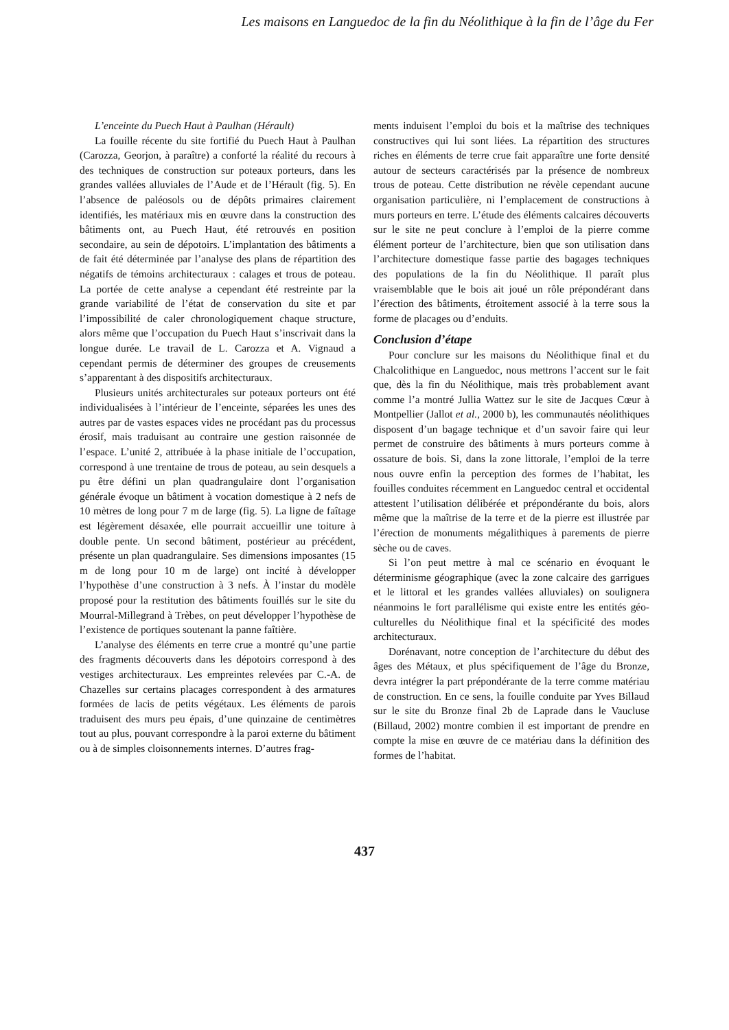Les maisons en Languedoc de la fin du Néolithique à la fin de l’âge du Fer
L’enceinte du Puech Haut à Paulhan (Hérault)
La fouille récente du site fortifié du Puech Haut à Paulhan (Carozza, Georjon, à paraître) a conforté la réalité du recours à des techniques de construction sur poteaux porteurs, dans les grandes vallées alluviales de l’Aude et de l’Hérault (fig. 5). En l’absence de paléosols ou de dépôts primaires clairement identifiés, les matériaux mis en œuvre dans la construction des bâtiments ont, au Puech Haut, été retrouvés en position secondaire, au sein de dépotoirs. L’implantation des bâtiments a de fait été déterminée par l’analyse des plans de répartition des négatifs de témoins architecturaux : calages et trous de poteau. La portée de cette analyse a cependant été restreinte par la grande variabilité de l’état de conservation du site et par l’impossibilité de caler chronologiquement chaque structure, alors même que l’occupation du Puech Haut s’inscrivait dans la longue durée. Le travail de L. Carozza et A. Vignaud a cependant permis de déterminer des groupes de creusements s’apparentant à des dispositifs architecturaux.
Plusieurs unités architecturales sur poteaux porteurs ont été individualisées à l’intérieur de l’enceinte, séparées les unes des autres par de vastes espaces vides ne procédant pas du processus érosif, mais traduisant au contraire une gestion raisonnée de l’espace. L’unité 2, attribuée à la phase initiale de l’occupation, correspond à une trentaine de trous de poteau, au sein desquels a pu être défini un plan quadrangulaire dont l’organisation générale évoque un bâtiment à vocation domestique à 2 nefs de 10 mètres de long pour 7 m de large (fig. 5). La ligne de faîtage est légèrement désaxée, elle pourrait accueillir une toiture à double pente. Un second bâtiment, postérieur au précédent, présente un plan quadrangulaire. Ses dimensions imposantes (15 m de long pour 10 m de large) ont incité à développer l’hypothèse d’une construction à 3 nefs. À l’instar du modèle proposé pour la restitution des bâtiments fouillés sur le site du Mourral-Millegrand à Trèbes, on peut développer l’hypothèse de l’existence de portiques soutenant la panne faîtière.
L’analyse des éléments en terre crue a montré qu’une partie des fragments découverts dans les dépotoirs correspond à des vestiges architecturaux. Les empreintes relevées par C.-A. de Chazelles sur certains placages correspondent à des armatures formées de lacis de petits végétaux. Les éléments de parois traduisent des murs peu épais, d’une quinzaine de centimètres tout au plus, pouvant correspondre à la paroi externe du bâtiment ou à de simples cloisonnements internes. D’autres frag-
ments induisent l’emploi du bois et la maîtrise des techniques constructives qui lui sont liées. La répartition des structures riches en éléments de terre crue fait apparaître une forte densité autour de secteurs caractérisés par la présence de nombreux trous de poteau. Cette distribution ne révèle cependant aucune organisation particulière, ni l’emplacement de constructions à murs porteurs en terre. L’étude des éléments calcaires découverts sur le site ne peut conclure à l’emploi de la pierre comme élément porteur de l’architecture, bien que son utilisation dans l’architecture domestique fasse partie des bagages techniques des populations de la fin du Néolithique. Il paraît plus vraisemblable que le bois ait joué un rôle prépondérant dans l’érection des bâtiments, étroitement associé à la terre sous la forme de placages ou d’enduits.
Conclusion d’étape
Pour conclure sur les maisons du Néolithique final et du Chalcolithique en Languedoc, nous mettrons l’accent sur le fait que, dès la fin du Néolithique, mais très probablement avant comme l’a montré Jullia Wattez sur le site de Jacques Cœur à Montpellier (Jallot et al., 2000 b), les communautés néolithiques disposent d’un bagage technique et d’un savoir faire qui leur permet de construire des bâtiments à murs porteurs comme à ossature de bois. Si, dans la zone littorale, l’emploi de la terre nous ouvre enfin la perception des formes de l’habitat, les fouilles conduites récemment en Languedoc central et occidental attestent l’utilisation délibérée et prépondérante du bois, alors même que la maîtrise de la terre et de la pierre est illustrée par l’érection de monuments mégalithiques à parements de pierre sèche ou de caves.
Si l’on peut mettre à mal ce scénario en évoquant le déterminisme géographique (avec la zone calcaire des garrigues et le littoral et les grandes vallées alluviales) on soulignera néanmoins le fort parallélisme qui existe entre les entités géo-culturelles du Néolithique final et la spécificité des modes architecturaux.
Dorénavant, notre conception de l’architecture du début des âges des Métaux, et plus spécifiquement de l’âge du Bronze, devra intégrer la part prépondérante de la terre comme matériau de construction. En ce sens, la fouille conduite par Yves Billaud sur le site du Bronze final 2b de Laprade dans le Vaucluse (Billaud, 2002) montre combien il est important de prendre en compte la mise en œuvre de ce matériau dans la définition des formes de l’habitat.
437